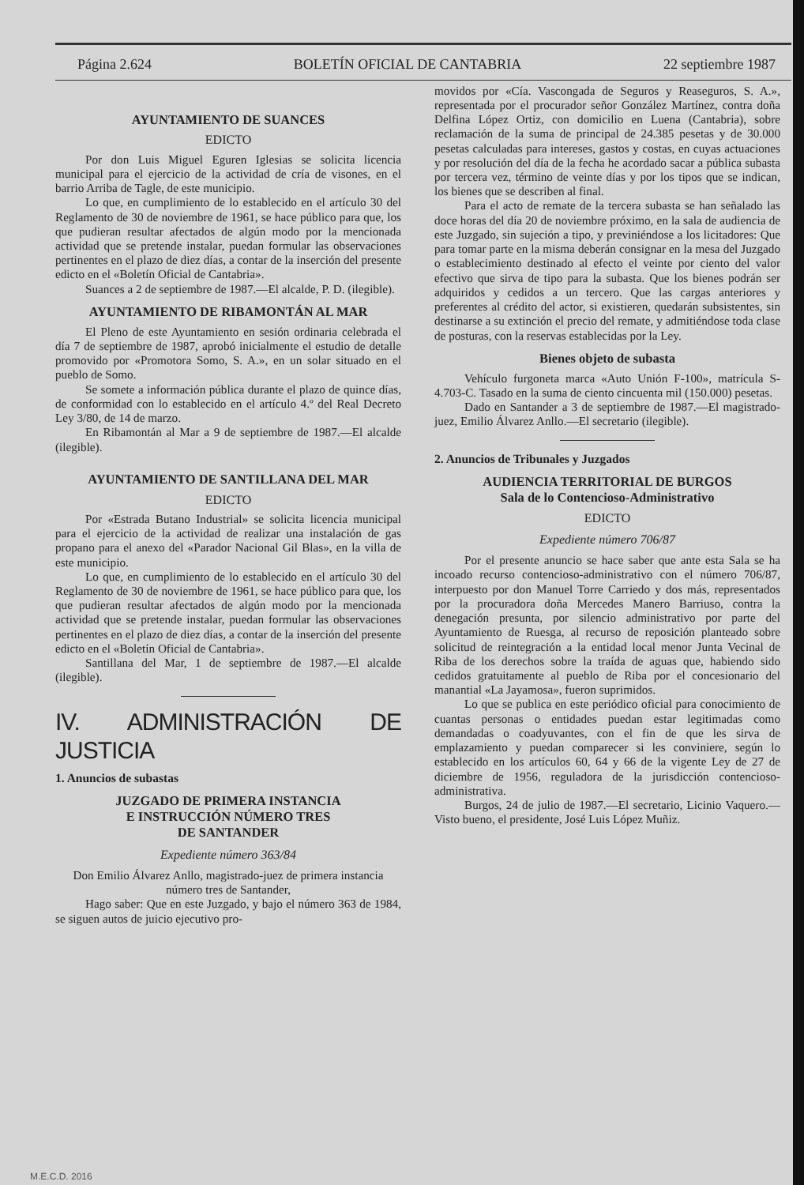Página 2.624 BOLETÍN OFICIAL DE CANTABRIA 22 septiembre 1987
AYUNTAMIENTO DE SUANCES
EDICTO
Por don Luis Miguel Eguren Iglesias se solicita licencia municipal para el ejercicio de la actividad de cría de visones, en el barrio Arriba de Tagle, de este municipio.
Lo que, en cumplimiento de lo establecido en el artículo 30 del Reglamento de 30 de noviembre de 1961, se hace público para que, los que pudieran resultar afectados de algún modo por la mencionada actividad que se pretende instalar, puedan formular las observaciones pertinentes en el plazo de diez días, a contar de la inserción del presente edicto en el «Boletín Oficial de Cantabria».
Suances a 2 de septiembre de 1987.—El alcalde, P. D. (ilegible).
AYUNTAMIENTO DE RIBAMONTÁN AL MAR
El Pleno de este Ayuntamiento en sesión ordinaria celebrada el día 7 de septiembre de 1987, aprobó inicialmente el estudio de detalle promovido por «Promotora Somo, S. A.», en un solar situado en el pueblo de Somo.
Se somete a información pública durante el plazo de quince días, de conformidad con lo establecido en el artículo 4.º del Real Decreto Ley 3/80, de 14 de marzo.
En Ribamontán al Mar a 9 de septiembre de 1987.—El alcalde (ilegible).
AYUNTAMIENTO DE SANTILLANA DEL MAR
EDICTO
Por «Estrada Butano Industrial» se solicita licencia municipal para el ejercicio de la actividad de realizar una instalación de gas propano para el anexo del «Parador Nacional Gil Blas», en la villa de este municipio.
Lo que, en cumplimiento de lo establecido en el artículo 30 del Reglamento de 30 de noviembre de 1961, se hace público para que, los que pudieran resultar afectados de algún modo por la mencionada actividad que se pretende instalar, puedan formular las observaciones pertinentes en el plazo de diez días, a contar de la inserción del presente edicto en el «Boletín Oficial de Cantabria».
Santillana del Mar, 1 de septiembre de 1987.—El alcalde (ilegible).
IV. ADMINISTRACIÓN DE JUSTICIA
1. Anuncios de subastas
JUZGADO DE PRIMERA INSTANCIA
E INSTRUCCIÓN NÚMERO TRES
DE SANTANDER
Expediente número 363/84
Don Emilio Álvarez Anllo, magistrado-juez de primera instancia número tres de Santander,
Hago saber: Que en este Juzgado, y bajo el número 363 de 1984, se siguen autos de juicio ejecutivo pro-
movidos por «Cía. Vascongada de Seguros y Reaseguros, S. A.», representada por el procurador señor González Martínez, contra doña Delfina López Ortiz, con domicilio en Luena (Cantabria), sobre reclamación de la suma de principal de 24.385 pesetas y de 30.000 pesetas calculadas para intereses, gastos y costas, en cuyas actuaciones y por resolución del día de la fecha he acordado sacar a pública subasta por tercera vez, término de veinte días y por los tipos que se indican, los bienes que se describen al final.
Para el acto de remate de la tercera subasta se han señalado las doce horas del día 20 de noviembre próximo, en la sala de audiencia de este Juzgado, sin sujeción a tipo, y previniéndose a los licitadores: Que para tomar parte en la misma deberán consignar en la mesa del Juzgado o establecimiento destinado al efecto el veinte por ciento del valor efectivo que sirva de tipo para la subasta. Que los bienes podrán ser adquiridos y cedidos a un tercero. Que las cargas anteriores y preferentes al crédito del actor, si existieren, quedarán subsistentes, sin destinarse a su extinción el precio del remate, y admitiéndose toda clase de posturas, con la reservas establecidas por la Ley.
Bienes objeto de subasta
Vehículo furgoneta marca «Auto Unión F-100», matrícula S-4.703-C. Tasado en la suma de ciento cincuenta mil (150.000) pesetas.
Dado en Santander a 3 de septiembre de 1987.—El magistrado-juez, Emilio Álvarez Anllo.—El secretario (ilegible).
2. Anuncios de Tribunales y Juzgados
AUDIENCIA TERRITORIAL DE BURGOS
Sala de lo Contencioso-Administrativo
EDICTO
Expediente número 706/87
Por el presente anuncio se hace saber que ante esta Sala se ha incoado recurso contencioso-administrativo con el número 706/87, interpuesto por don Manuel Torre Carriedo y dos más, representados por la procuradora doña Mercedes Manero Barriuso, contra la denegación presunta, por silencio administrativo por parte del Ayuntamiento de Ruesga, al recurso de reposición planteado sobre solicitud de reintegración a la entidad local menor Junta Vecinal de Riba de los derechos sobre la traída de aguas que, habiendo sido cedidos gratuitamente al pueblo de Riba por el concesionario del manantial «La Jayamosa», fueron suprimidos.
Lo que se publica en este periódico oficial para conocimiento de cuantas personas o entidades puedan estar legitimadas como demandadas o coadyuvantes, con el fin de que les sirva de emplazamiento y puedan comparecer si les conviniere, según lo establecido en los artículos 60, 64 y 66 de la vigente Ley de 27 de diciembre de 1956, reguladora de la jurisdicción contencioso-administrativa.
Burgos, 24 de julio de 1987.—El secretario, Licinio Vaquero.—Visto bueno, el presidente, José Luis López Muñiz.
M.E.C.D. 2016